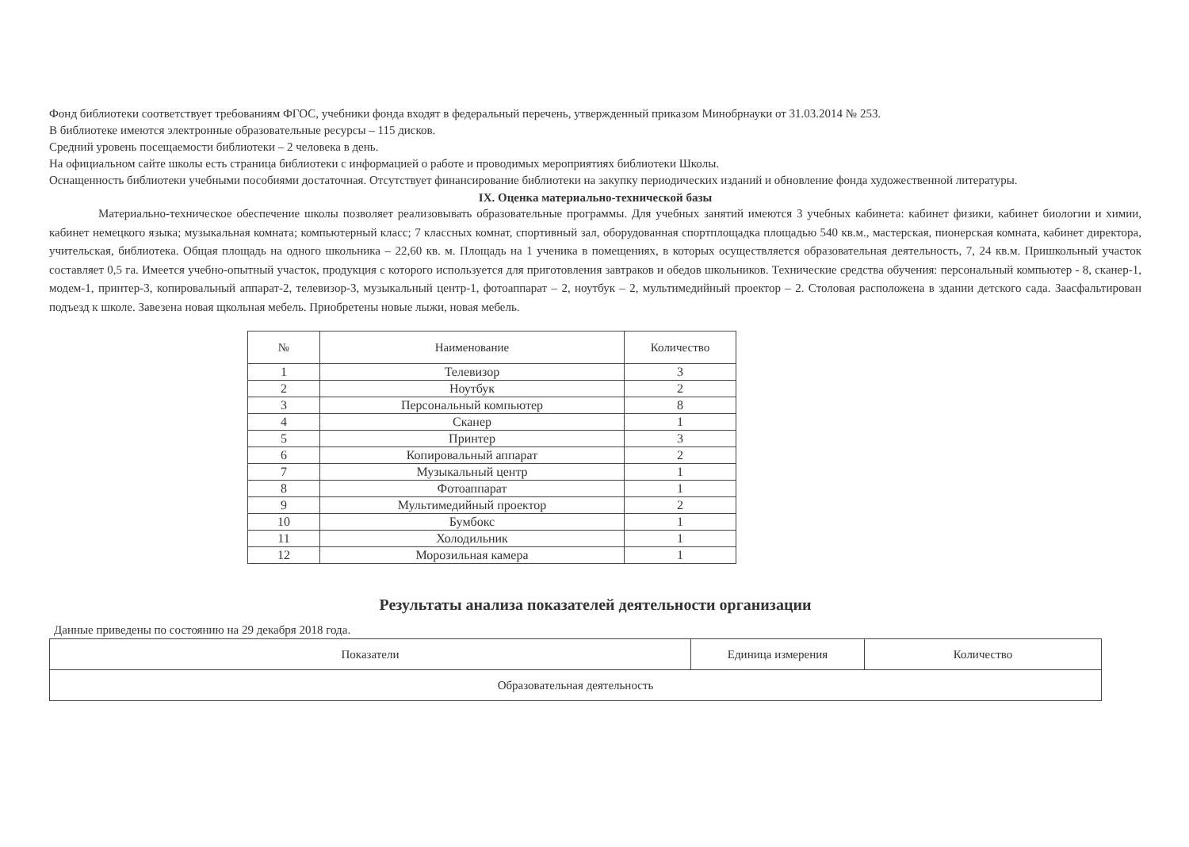Фонд библиотеки соответствует требованиям ФГОС, учебники фонда входят в федеральный перечень, утвержденный приказом Минобрнауки от 31.03.2014 № 253.
В библиотеке имеются электронные образовательные ресурсы – 115 дисков.
Средний уровень посещаемости библиотеки – 2 человека в день.
На официальном сайте школы есть страница библиотеки с информацией о работе и проводимых мероприятиях библиотеки Школы.
Оснащенность библиотеки учебными пособиями достаточная. Отсутствует финансирование библиотеки на закупку периодических изданий и обновление фонда художественной литературы.
IX. Оценка материально-технической базы
Материально-техническое обеспечение школы позволяет реализовывать образовательные программы. Для учебных занятий имеются 3 учебных кабинета: кабинет физики, кабинет биологии и химии, кабинет немецкого языка; музыкальная комната; компьютерный класс; 7 классных комнат, спортивный зал, оборудованная спортплощадка площадью 540 кв.м., мастерская, пионерская комната, кабинет директора, учительская, библиотека. Общая площадь на одного школьника – 22,60 кв. м. Площадь на 1 ученика в помещениях, в которых осуществляется образовательная деятельность, 7, 24 кв.м. Пришкольный участок составляет 0,5 га. Имеется учебно-опытный участок, продукция с которого используется для приготовления завтраков и обедов школьников. Технические средства обучения: персональный компьютер - 8, сканер-1, модем-1, принтер-3, копировальный аппарат-2, телевизор-3, музыкальный центр-1, фотоаппарат – 2, ноутбук – 2, мультимедийный проектор – 2. Столовая расположена в здании детского сада. Заасфальтирован подъезд к школе. Завезена новая щкольная мебель. Приобретены новые лыжи, новая мебель.
| № | Наименование | Количество |
| --- | --- | --- |
| 1 | Телевизор | 3 |
| 2 | Ноутбук | 2 |
| 3 | Персональный компьютер | 8 |
| 4 | Сканер | 1 |
| 5 | Принтер | 3 |
| 6 | Копировальный аппарат | 2 |
| 7 | Музыкальный центр | 1 |
| 8 | Фотоаппарат | 1 |
| 9 | Мультимедийный проектор | 2 |
| 10 | Бумбокс | 1 |
| 11 | Холодильник | 1 |
| 12 | Морозильная камера | 1 |
Результаты анализа показателей деятельности организации
Данные приведены по состоянию на 29 декабря 2018 года.
| Показатели | Единица измерения | Количество |
| --- | --- | --- |
| Образовательная деятельность | | |